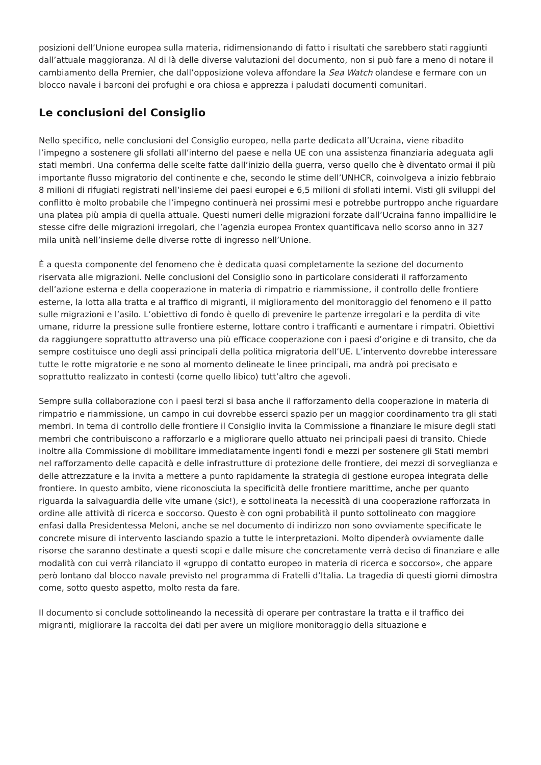posizioni dell’Unione europea sulla materia, ridimensionando di fatto i risultati che sarebbero stati raggiunti dall’attuale maggioranza. Al di là delle diverse valutazioni del documento, non si può fare a meno di notare il cambiamento della Premier, che dall’opposizione voleva affondare la Sea Watch olandese e fermare con un blocco navale i barconi dei profughi e ora chiosa e apprezza i paludati documenti comunitari.
Le conclusioni del Consiglio
Nello specifico, nelle conclusioni del Consiglio europeo, nella parte dedicata all’Ucraina, viene ribadito l’impegno a sostenere gli sfollati all’interno del paese e nella UE con una assistenza finanziaria adeguata agli stati membri. Una conferma delle scelte fatte dall’inizio della guerra, verso quello che è diventato ormai il più importante flusso migratorio del continente e che, secondo le stime dell’UNHCR, coinvolgeva a inizio febbraio 8 milioni di rifugiati registrati nell’insieme dei paesi europei e 6,5 milioni di sfollati interni. Visti gli sviluppi del conflitto è molto probabile che l’impegno continuerà nei prossimi mesi e potrebbe purtroppo anche riguardare una platea più ampia di quella attuale. Questi numeri delle migrazioni forzate dall’Ucraina fanno impallidire le stesse cifre delle migrazioni irregolari, che l’agenzia europea Frontex quantificava nello scorso anno in 327 mila unità nell’insieme delle diverse rotte di ingresso nell’Unione.
È a questa componente del fenomeno che è dedicata quasi completamente la sezione del documento riservata alle migrazioni. Nelle conclusioni del Consiglio sono in particolare considerati il rafforzamento dell’azione esterna e della cooperazione in materia di rimpatrio e riammissione, il controllo delle frontiere esterne, la lotta alla tratta e al traffico di migranti, il miglioramento del monitoraggio del fenomeno e il patto sulle migrazioni e l’asilo. L’obiettivo di fondo è quello di prevenire le partenze irregolari e la perdita di vite umane, ridurre la pressione sulle frontiere esterne, lottare contro i trafficanti e aumentare i rimpatri. Obiettivi da raggiungere soprattutto attraverso una più efficace cooperazione con i paesi d’origine e di transito, che da sempre costituisce uno degli assi principali della politica migratoria dell’UE. L’intervento dovrebbe interessare tutte le rotte migratorie e ne sono al momento delineate le linee principali, ma andrà poi precisato e soprattutto realizzato in contesti (come quello libico) tutt’altro che agevoli.
Sempre sulla collaborazione con i paesi terzi si basa anche il rafforzamento della cooperazione in materia di rimpatrio e riammissione, un campo in cui dovrebbe esserci spazio per un maggior coordinamento tra gli stati membri. In tema di controllo delle frontiere il Consiglio invita la Commissione a finanziare le misure degli stati membri che contribuiscono a rafforzarlo e a migliorare quello attuato nei principali paesi di transito. Chiede inoltre alla Commissione di mobilitare immediatamente ingenti fondi e mezzi per sostenere gli Stati membri nel rafforzamento delle capacità e delle infrastrutture di protezione delle frontiere, dei mezzi di sorveglianza e delle attrezzature e la invita a mettere a punto rapidamente la strategia di gestione europea integrata delle frontiere. In questo ambito, viene riconosciuta la specificità delle frontiere marittime, anche per quanto riguarda la salvaguardia delle vite umane (sic!), e sottolineata la necessità di una cooperazione rafforzata in ordine alle attività di ricerca e soccorso. Questo è con ogni probabilità il punto sottolineato con maggiore enfasi dalla Presidentessa Meloni, anche se nel documento di indirizzo non sono ovviamente specificate le concrete misure di intervento lasciando spazio a tutte le interpretazioni. Molto dipenderà ovviamente dalle risorse che saranno destinate a questi scopi e dalle misure che concretamente verrà deciso di finanziare e alle modalità con cui verrà rilanciato il «gruppo di contatto europeo in materia di ricerca e soccorso», che appare però lontano dal blocco navale previsto nel programma di Fratelli d’Italia. La tragedia di questi giorni dimostra come, sotto questo aspetto, molto resta da fare.
Il documento si conclude sottolineando la necessità di operare per contrastare la tratta e il traffico dei migranti, migliorare la raccolta dei dati per avere un migliore monitoraggio della situazione e